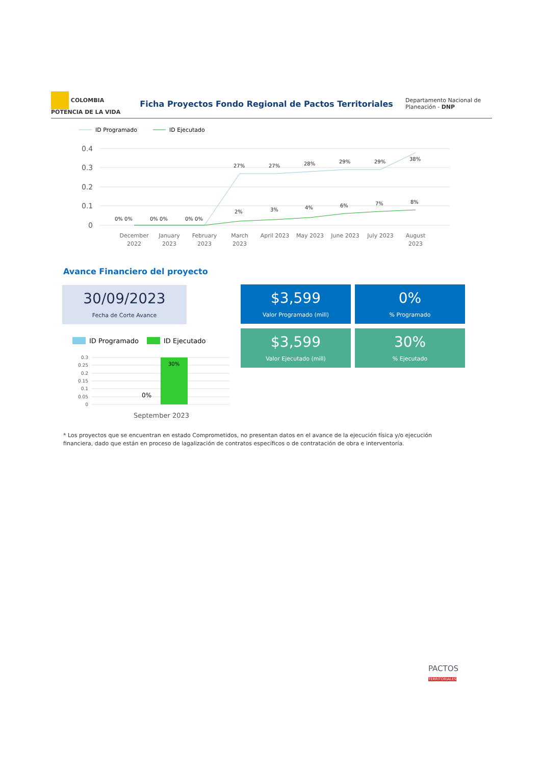COLOMBIA
POTENCIA DE LA VIDA
Ficha Proyectos Fondo Regional de Pactos Territoriales
Departamento Nacional de Planeación - DNP
ID Programado
ID Ejecutado
0.4
0.3
0.2
0.1
0
0% 0%
0% 0%
0% 0%
27%
27%
28%
29%
29%
38%
2%
3%
4%
6%
7%
8%
December
2022
January
2023
February
2023
March
2023
April 2023
May 2023
June 2023
July 2023
August
2023
Avance Financiero del proyecto
30/09/2023
Fecha de Corte Avance
$3,599
Valor Programado (mill)
0%
% Programado
$3,599
Valor Ejecutado (mill)
30%
% Ejecutado
ID Programado
ID Ejecutado
0.3
0.25
0.2
0.15
0.1
0.05
0
30%
0%
September 2023
* Los proyectos que se encuentran en estado Comprometidos, no presentan datos en el avance de la ejecución física y/o ejecución financiera, dado que están en proceso de lagalización de contratos específicos o de contratación de obra e interventoría.
PACTOS
TERRITORIALES